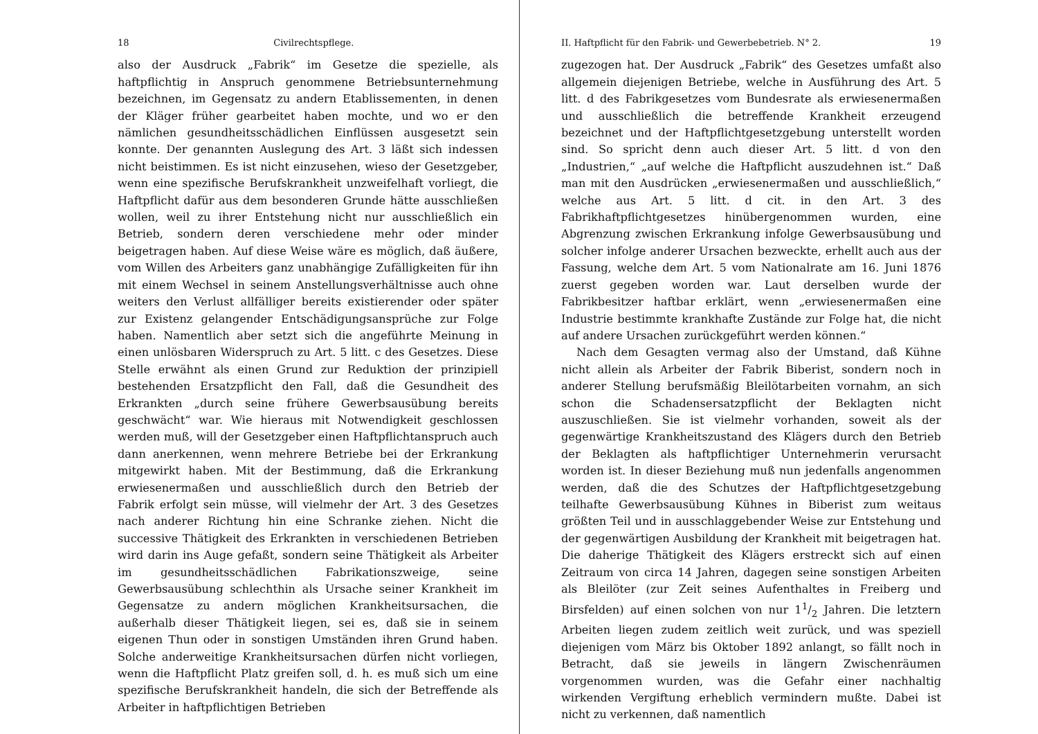18 Civilrechtspflege.
also der Ausdruck „Fabrik“ im Gesetze die spezielle, als haftpflichtig in Anspruch genommene Betriebsunternehmung bezeichnen, im Gegensatz zu andern Etablissementen, in denen der Kläger früher gearbeitet haben mochte, und wo er den nämlichen gesundheitsschädlichen Einflüssen ausgesetzt sein konnte. Der genannten Auslegung des Art. 3 läßt sich indessen nicht beistimmen. Es ist nicht einzusehen, wieso der Gesetzgeber, wenn eine spezifische Berufskrankheit unzweifelhaft vorliegt, die Haftpflicht dafür aus dem besonderen Grunde hätte ausschließen wollen, weil zu ihrer Entstehung nicht nur ausschließlich ein Betrieb, sondern deren verschiedene mehr oder minder beigetragen haben. Auf diese Weise wäre es möglich, daß äußere, vom Willen des Arbeiters ganz unabhängige Zufälligkeiten für ihn mit einem Wechsel in seinem Anstellungsverhältnisse auch ohne weiters den Verlust allfälliger bereits existierender oder später zur Existenz gelangender Entschädigungsansprüche zur Folge haben. Namentlich aber setzt sich die angeführte Meinung in einen unlösbaren Widerspruch zu Art. 5 litt. c des Gesetzes. Diese Stelle erwähnt als einen Grund zur Reduktion der prinzipiell bestehenden Ersatzpflicht den Fall, daß die Gesundheit des Erkrankten „durch seine frühere Gewerbsausübung bereits geschwächt“ war. Wie hieraus mit Notwendigkeit geschlossen werden muß, will der Gesetzgeber einen Haftpflichtanspruch auch dann anerkennen, wenn mehrere Betriebe bei der Erkrankung mitgewirkt haben. Mit der Bestimmung, daß die Erkrankung erwiesenermaßen und ausschließlich durch den Betrieb der Fabrik erfolgt sein müsse, will vielmehr der Art. 3 des Gesetzes nach anderer Richtung hin eine Schranke ziehen. Nicht die successive Thätigkeit des Erkrankten in verschiedenen Betrieben wird darin ins Auge gefaßt, sondern seine Thätigkeit als Arbeiter im gesundheitsschädlichen Fabrikationszweige, seine Gewerbsausübung schlechthin als Ursache seiner Krankheit im Gegensatze zu andern möglichen Krankheitsursachen, die außerhalb dieser Thätigkeit liegen, sei es, daß sie in seinem eigenen Thun oder in sonstigen Umständen ihren Grund haben. Solche anderweitige Krankheitsursachen dürfen nicht vorliegen, wenn die Haftpflicht Platz greifen soll, d. h. es muß sich um eine spezifische Berufskrankheit handeln, die sich der Betreffende als Arbeiter in haftpflichtigen Betrieben
II. Haftpflicht für den Fabrik- und Gewerbebetrieb. N° 2. 19
zugezogen hat. Der Ausdruck „Fabrik“ des Gesetzes umfaßt also allgemein diejenigen Betriebe, welche in Ausführung des Art. 5 litt. d des Fabrikgesetzes vom Bundesrate als erwiesenermaßen und ausschließlich die betreffende Krankheit erzeugend bezeichnet und der Haftpflichtgesetzgebung unterstellt worden sind. So spricht denn auch dieser Art. 5 litt. d von den „Industrien,“ „auf welche die Haftpflicht auszudehnen ist.“ Daß man mit den Ausdrücken „erwiesenermaßen und ausschließlich,“ welche aus Art. 5 litt. d cit. in den Art. 3 des Fabrikhaftpflichtgesetzes hinübergenommen wurden, eine Abgrenzung zwischen Erkrankung infolge Gewerbsausübung und solcher infolge anderer Ursachen bezweckte, erhellt auch aus der Fassung, welche dem Art. 5 vom Nationalrate am 16. Juni 1876 zuerst gegeben worden war. Laut derselben wurde der Fabrikbesitzer haftbar erklärt, wenn „erwiesenermaßen eine Industrie bestimmte krankhafte Zustände zur Folge hat, die nicht auf andere Ursachen zurückgeführt werden können.“
Nach dem Gesagten vermag also der Umstand, daß Kühne nicht allein als Arbeiter der Fabrik Biberist, sondern noch in anderer Stellung berufsmäßig Bleilötarbeiten vornahm, an sich schon die Schadensersatzpflicht der Beklagten nicht auszuschließen. Sie ist vielmehr vorhanden, soweit als der gegenwärtige Krankheitszustand des Klägers durch den Betrieb der Beklagten als haftpflichtiger Unternehmerin verursacht worden ist. In dieser Beziehung muß nun jedenfalls angenommen werden, daß die des Schutzes der Haftpflichtgesetzgebung teilhafte Gewerbsausübung Kühnes in Biberist zum weitaus größten Teil und in ausschlaggebender Weise zur Entstehung und der gegenwärtigen Ausbildung der Krankheit mit beigetragen hat. Die daherige Thätigkeit des Klägers erstreckt sich auf einen Zeitraum von circa 14 Jahren, dagegen seine sonstigen Arbeiten als Bleilöter (zur Zeit seines Aufenthaltes in Freiberg und Birsfelden) auf einen solchen von nur 11/2 Jahren. Die letztern Arbeiten liegen zudem zeitlich weit zurück, und was speziell diejenigen vom März bis Oktober 1892 anlangt, so fällt noch in Betracht, daß sie jeweils in längern Zwischenräumen vorgenommen wurden, was die Gefahr einer nachhaltig wirkenden Vergiftung erheblich vermindern mußte. Dabei ist nicht zu verkennen, daß namentlich